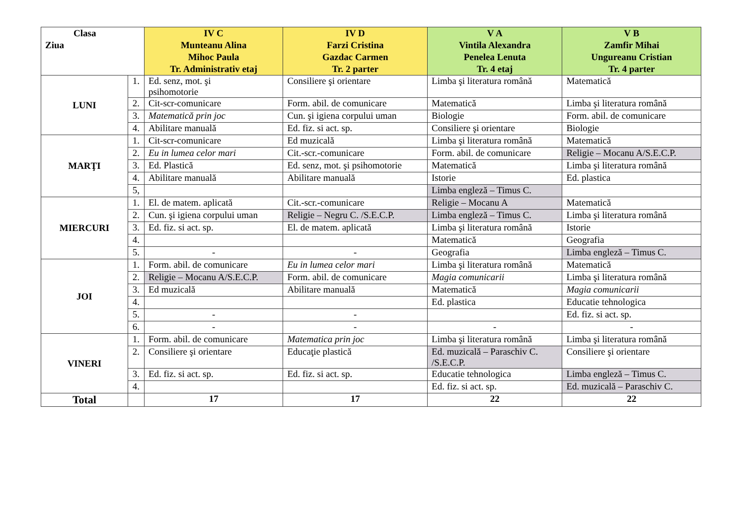| Clasa Ziua | | IV C Munteanu Alina Mihoc Paula Tr. Administrativ etaj | IV D Farzi Cristina Gazdac Carmen Tr. 2 parter | V A Vintila Alexandra Penelea Lenuta Tr. 4 etaj | V B Zamfir Mihai Ungureanu Cristian Tr. 4 parter |
| --- | --- | --- | --- | --- | --- |
| LUNI | 1. | Ed. senz, mot. şi psihomotorie | Consiliere şi orientare | Limba şi literatura română | Matematică |
| | 2. | Cit-scr-comunicare | Form. abil. de comunicare | Matematică | Limba şi literatura română |
| | 3. | Matematică prin joc | Cun. şi igiena corpului uman | Biologie | Form. abil. de comunicare |
| | 4. | Abilitare manuală | Ed. fiz. si act. sp. | Consiliere şi orientare | Biologie |
| MARŢI | 1. | Cit-scr-comunicare | Ed muzicală | Limba şi literatura română | Matematică |
| | 2. | Eu in lumea celor mari | Cit.-scr.-comunicare | Form. abil. de comunicare | Religie – Mocanu A/S.E.C.P. |
| | 3. | Ed. Plastică | Ed. senz, mot. şi psihomotorie | Matematică | Limba şi literatura română |
| | 4. | Abilitare manuală | Abilitare manuală | Istorie | Ed. plastica |
| | 5, | | | Limba engleză – Timus C. | |
| MIERCURI | 1. | El. de matem. aplicată | Cit.-scr.-comunicare | Religie – Mocanu A | Matematică |
| | 2. | Cun. şi igiena corpului uman | Religie – Negru C. /S.E.C.P. | Limba engleză – Timus C. | Limba şi literatura română |
| | 3. | Ed. fiz. si act. sp. | El. de matem. aplicată | Limba şi literatura română | Istorie |
| | 4. | | | Matematică | Geografia |
| | 5. | - | - | Geografia | Limba engleză – Timus C. |
| JOI | 1. | Form. abil. de comunicare | Eu in lumea celor mari | Limba şi literatura română | Matematică |
| | 2. | Religie – Mocanu A/S.E.C.P. | Form. abil. de comunicare | Magia comunicarii | Limba şi literatura română |
| | 3. | Ed muzicală | Abilitare manuală | Matematică | Magia comunicarii |
| | 4. | | | Ed. plastica | Educatie tehnologica |
| | 5. | - | - | | Ed. fiz. si act. sp. |
| | 6. | - | - | - | - |
| VINERI | 1. | Form. abil. de comunicare | Matematica prin joc | Limba şi literatura română | Limba şi literatura română |
| | 2. | Consiliere şi orientare | Educaţie plastică | Ed. muzicală – Paraschiv C. /S.E.C.P. | Consiliere şi orientare |
| | 3. | Ed. fiz. si act. sp. | Ed. fiz. si act. sp. | Educatie tehnologica | Limba engleză – Timus C. |
| | 4. | | | Ed. fiz. si act. sp. | Ed. muzicală – Paraschiv C. |
| Total | | 17 | 17 | 22 | 22 |